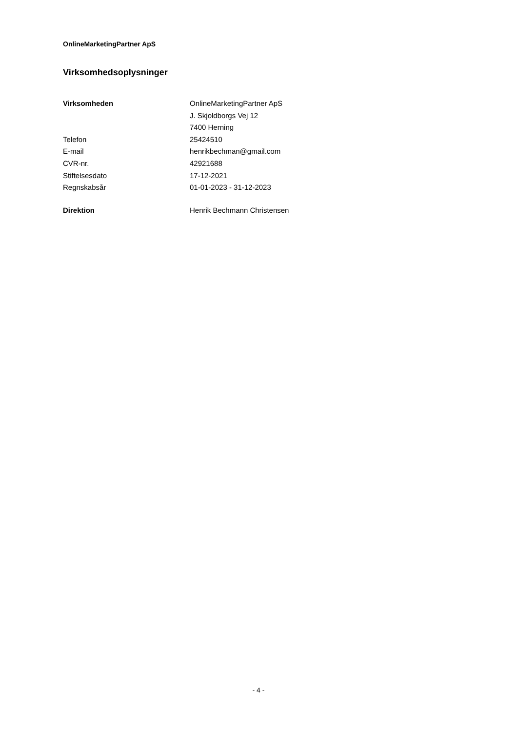OnlineMarketingPartner ApS
Virksomhedsoplysninger
| Virksomheden | OnlineMarketingPartner ApS |
| | J. Skjoldborgs Vej 12 |
| | 7400 Herning |
| Telefon | 25424510 |
| E-mail | henrikbechman@gmail.com |
| CVR-nr. | 42921688 |
| Stiftelsesdato | 17-12-2021 |
| Regnskabsår | 01-01-2023 - 31-12-2023 |
| Direktion | Henrik Bechmann Christensen |
- 4 -